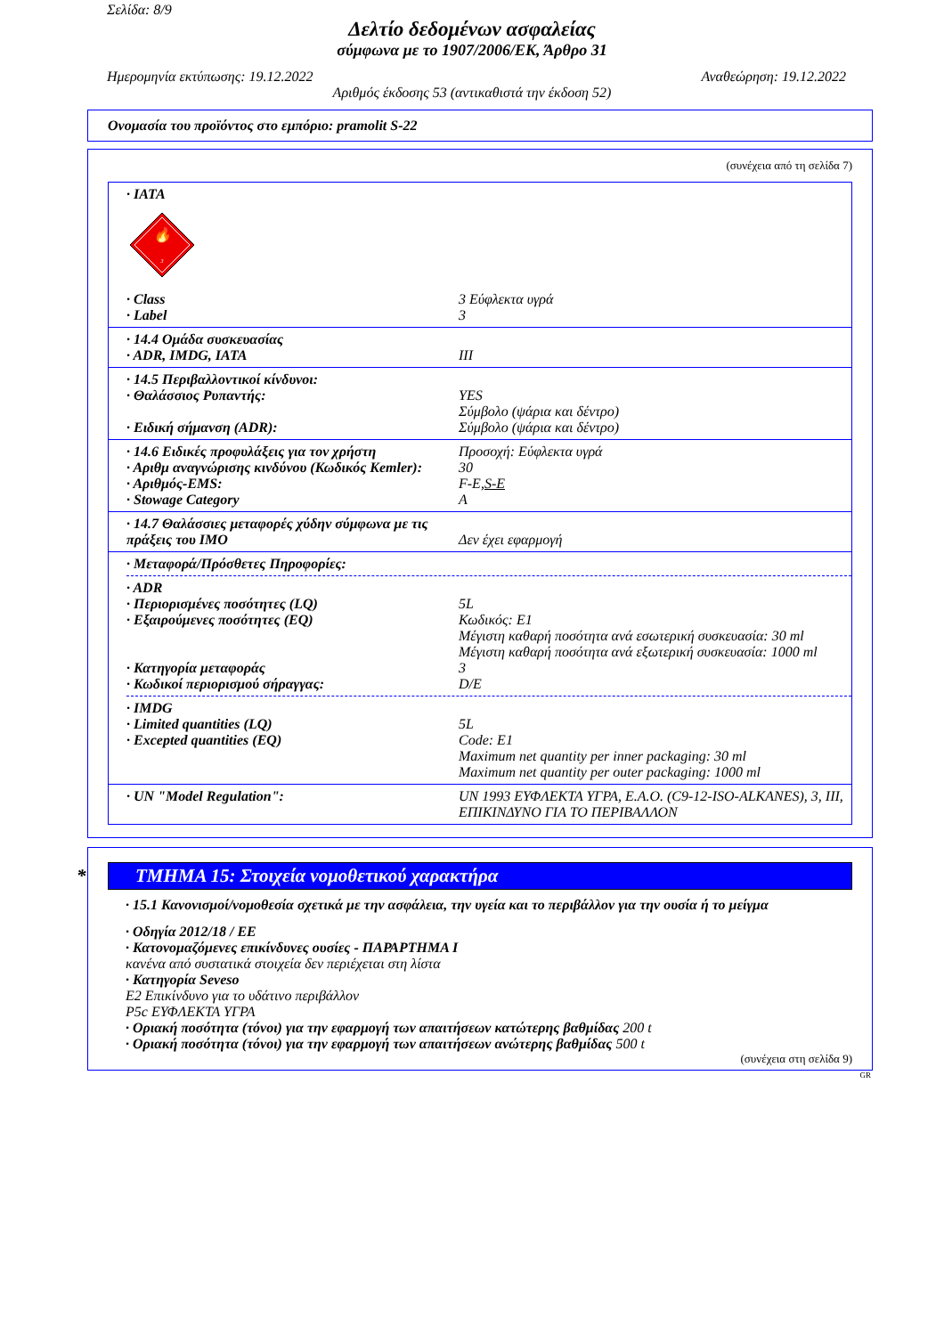Σελίδα: 8/9
Δελτίο δεδομένων ασφαλείας
σύμφωνα με το 1907/2006/ΕΚ, Άρθρο 31
Ημερομηνία εκτύπωσης: 19.12.2022 Αναθεώρηση: 19.12.2022
Αριθμός έκδοσης 53 (αντικαθιστά την έκδοση 52)
Ονομασία του προϊόντος στο εμπόριο: pramolit S-22
(συνέχεια από τη σελίδα 7)
· IATA
🔥
3
· Class 3 Εύφλεκτα υγρά
· Label 3
· 14.4 Ομάδα συσκευασίας
· ADR, IMDG, IATA III
· 14.5 Περιβαλλοντικοί κίνδυνοι:
· Θαλάσσιος Ρυπαντής: YES
Σύμβολο (ψάρια και δέντρο)
· Ειδική σήμανση (ADR): Σύμβολο (ψάρια και δέντρο)
· 14.6 Ειδικές προφυλάξεις για τον χρήστη Προσοχή: Εύφλεκτα υγρά
· Αριθμ αναγνώρισης κινδύνου (Κωδικός Kemler): 30
· Αριθμός-EMS: F-E,S-E
· Stowage Category A
· 14.7 Θαλάσσιες μεταφορές χύδην σύμφωνα με τις πράξεις του IMO
Δεν έχει εφαρμογή
· Μεταφορά/Πρόσθετες Πηροφορίες:
· ADR
· Περιορισμένες ποσότητες (LQ) 5L
· Εξαιρούμενες ποσότητες (EQ) Κωδικός: E1
Μέγιστη καθαρή ποσότητα ανά εσωτερική συσκευασία: 30 ml
Μέγιστη καθαρή ποσότητα ανά εξωτερική συσκευασία: 1000 ml
· Κατηγορία μεταφοράς 3
· Κωδικοί περιορισμού σήραγγας: D/E
· IMDG
· Limited quantities (LQ) 5L
· Excepted quantities (EQ) Code: E1
Maximum net quantity per inner packaging: 30 ml
Maximum net quantity per outer packaging: 1000 ml
· UN "Model Regulation": UN 1993 ΕΥΦΛΕΚΤΑ ΥΓΡΑ, Ε.Α.Ο. (C9-12-ISO-ALKANES), 3, III, ΕΠΙΚΙΝΔΥΝΟ ΓΙΑ ΤΟ ΠΕΡΙΒΑΛΛΟΝ
* ΤΜΗΜΑ 15: Στοιχεία νομοθετικού χαρακτήρα
· 15.1 Κανονισμοί/νομοθεσία σχετικά με την ασφάλεια, την υγεία και το περιβάλλον για την ουσία ή το μείγμα
· Οδηγία 2012/18 / ΕΕ
· Κατονομαζόμενες επικίνδυνες ουσίες - ΠΑΡΑΡΤΗΜΑ I
κανένα από συστατικά στοιχεία δεν περιέχεται στη λίστα
· Κατηγορία Seveso
E2 Επικίνδυνο για το υδάτινο περιβάλλον
P5c ΕΥΦΛΕΚΤΑ ΥΓΡΑ
· Οριακή ποσότητα (τόνοι) για την εφαρμογή των απαιτήσεων κατώτερης βαθμίδας 200 t
· Οριακή ποσότητα (τόνοι) για την εφαρμογή των απαιτήσεων ανώτερης βαθμίδας 500 t
(συνέχεια στη σελίδα 9)
GR